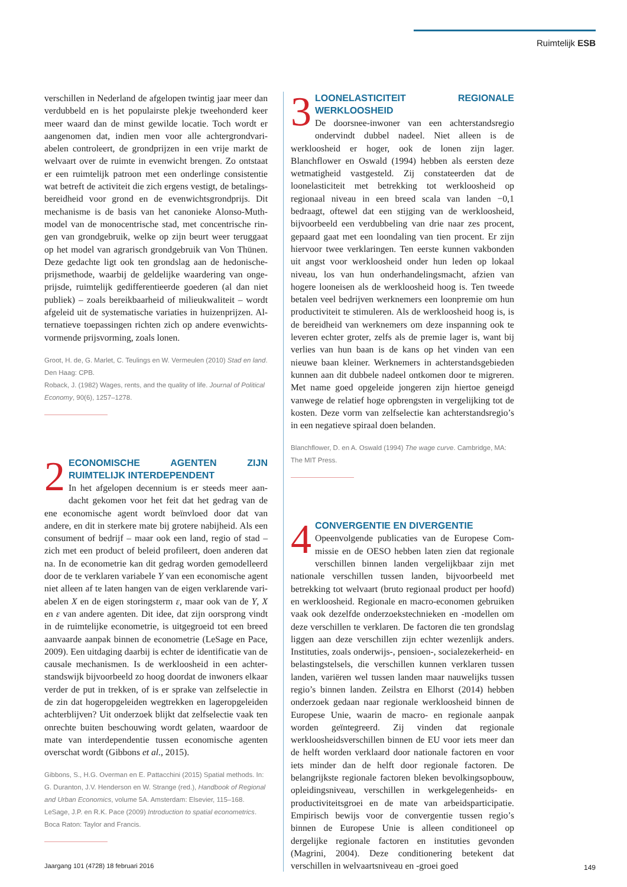Ruimtelijk ESB
verschillen in Nederland de afgelopen twintig jaar meer dan verdubbeld en is het populairste plekje tweehonderd keer meer waard dan de minst gewilde locatie. Toch wordt er aangenomen dat, indien men voor alle achtergrondvari­abelen controleert, de grondprijzen in een vrije markt de welvaart over de ruimte in evenwicht brengen. Zo ontstaat er een ruimtelijk patroon met een onderlinge consistentie wat betreft de activiteit die zich ergens vestigt, de betalings­bereidheid voor grond en de evenwichtsgrondprijs. Dit mechanisme is de basis van het canonieke Alonso-Muth-model van de monocentrische stad, met concentrische rin­gen van grondgebruik, welke op zijn beurt weer teruggaat op het model van agrarisch grondgebruik van Von Thünen. Deze gedachte ligt ook ten grondslag aan de hedonische-prijsmethode, waarbij de geldelijke waardering van onge­prijsde, ruimtelijk gedifferentieerde goederen (al dan niet publiek) – zoals bereikbaarheid of milieukwaliteit – wordt afgeleid uit de systematische variaties in huizenprijzen. Al­ternatieve toepassingen richten zich op andere evenwichts­vormende prijsvorming, zoals lonen.
Groot, H. de, G. Marlet, C. Teulings en W. Vermeulen (2010) Stad en land. Den Haag: CPB.
Roback, J. (1982) Wages, rents, and the quality of life. Journal of Political Economy, 90(6), 1257–1278.
2
ECONOMISCHE AGENTEN ZIJN RUIMTELIJK INTERDEPENDENT
In het afgelopen decennium is er steeds meer aan­dacht gekomen voor het feit dat het gedrag van de ene economische agent wordt beïnvloed door dat van andere, en dit in sterkere mate bij grotere nabijheid. Als een con­sument of bedrijf – maar ook een land, regio of stad – zich met een product of beleid profileert, doen anderen dat na. In de econometrie kan dit gedrag worden gemodelleerd door de te verklaren variabele Y van een economische agent niet alleen af te laten hangen van de eigen verklarende vari­abelen X en de eigen storingsterm ε, maar ook van de Y, X en ε van andere agenten. Dit idee, dat zijn oorsprong vindt in de ruimtelijke econometrie, is uitgegroeid tot een breed aanvaarde aanpak binnen de econometrie (LeSage en Pace, 2009). Een uitdaging daarbij is echter de identificatie van de causale mechanismen. Is de werkloosheid in een achter­standswijk bijvoorbeeld zo hoog doordat de inwoners el­kaar verder de put in trekken, of is er sprake van zelfselectie in de zin dat hogeropgeleiden wegtrekken en lageropgelei­den achterblijven? Uit onderzoek blijkt dat zelfselectie vaak ten onrechte buiten beschouwing wordt gelaten, waardoor de mate van interdependentie tussen economische agenten overschat wordt (Gibbons et al., 2015).
Gibbons, S., H.G. Overman en E. Pattacchini (2015) Spatial methods. In: G. Duranton, J.V. Henderson en W. Strange (red.), Handbook of Regional and Urban Economics, volume 5A. Amsterdam: Elsevier, 115–168.
LeSage, J.P. en R.K. Pace (2009) Introduction to spatial econometrics. Boca Raton: Taylor and Francis.
3
LOONELASTICITEIT REGIONALE WERKLOOSHEID
De doorsnee-inwoner van een achterstandsregio ondervindt dubbel nadeel. Niet alleen is de werkloosheid er hoger, ook de lonen zijn lager. Blanchflower en Oswald (1994) hebben als eersten deze wetmatigheid vastgesteld. Zij constateerden dat de loonelasticiteit met betrekking tot werkloosheid op regionaal niveau in een breed scala van landen −0,1 bedraagt, oftewel dat een stijging van de werkloosheid, bijvoorbeeld een verdubbeling van drie naar zes procent, gepaard gaat met een loondaling van tien pro­cent. Er zijn hiervoor twee verklaringen. Ten eerste kunnen vakbonden uit angst voor werkloosheid onder hun leden op lokaal niveau, los van hun onderhandelingsmacht, af­zien van hogere looneisen als de werkloosheid hoog is. Ten tweede betalen veel bedrijven werknemers een loonpremie om hun productiviteit te stimuleren. Als de werkloosheid hoog is, is de bereidheid van werknemers om deze inspan­ning ook te leveren echter groter, zelfs als de premie lager is, want bij verlies van hun baan is de kans op het vinden van een nieuwe baan kleiner. Werknemers in achterstands­gebieden kunnen aan dit dubbele nadeel ontkomen door te migreren. Met name goed opgeleide jongeren zijn hiertoe geneigd vanwege de relatief hoge opbrengsten in vergelij­king tot de kosten. Deze vorm van zelfselectie kan achter­standsregio’s in een negatieve spiraal doen belanden.
Blanchflower, D. en A. Oswald (1994) The wage curve. Cambridge, MA: The MIT Press.
4
CONVERGENTIE EN DIVERGENTIE
Opeenvolgende publicaties van de Europese Com­missie en de OESO hebben laten zien dat regionale verschillen binnen landen vergelijkbaar zijn met nationale verschillen tussen landen, bijvoorbeeld met betrekking tot welvaart (bruto regionaal product per hoofd) en werkloos­heid. Regionale en macro-economen gebruiken vaak ook dezelfde onderzoekstechnieken en -modellen om deze ver­schillen te verklaren. De factoren die ten grondslag liggen aan deze verschillen zijn echter wezenlijk anders. Institu­ties, zoals onderwijs-, pensioen-, socialezekerheid- en belas­tingstelsels, die verschillen kunnen verklaren tussen landen, variëren wel tussen landen maar nauwelijks tussen regio’s binnen landen. Zeilstra en Elhorst (2014) hebben onder­zoek gedaan naar regionale werkloosheid binnen de Euro­pese Unie, waarin de macro- en regionale aanpak worden geïntegreerd. Zij vinden dat regionale werkloosheidsver­schillen binnen de EU voor iets meer dan de helft worden verklaard door nationale factoren en voor iets minder dan de helft door regionale factoren. De belangrijkste regio­nale factoren bleken bevolkingsopbouw, opleidingsniveau, verschillen in werkgelegenheids- en productiviteitsgroei en de mate van arbeidsparticipatie. Empirisch bewijs voor de convergentie tussen regio’s binnen de Europese Unie is alleen conditioneel op dergelijke regionale factoren en in­stituties gevonden (Magrini, 2004). Deze conditionering betekent dat verschillen in welvaartsniveau en -groei goed
Jaargang 101 (4728) 18 februari 2016
149